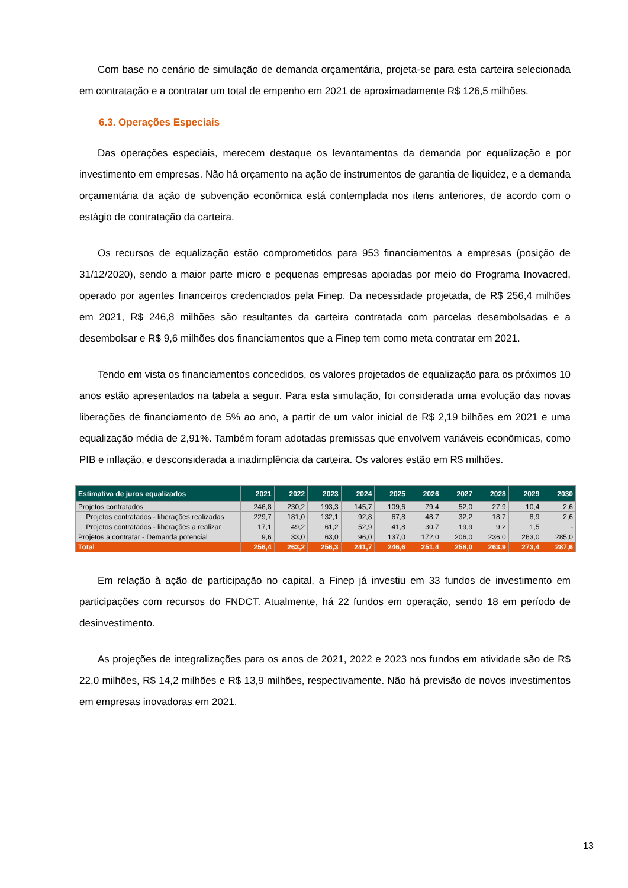Com base no cenário de simulação de demanda orçamentária, projeta-se para esta carteira selecionada em contratação e a contratar um total de empenho em 2021 de aproximadamente R$ 126,5 milhões.
6.3. Operações Especiais
Das operações especiais, merecem destaque os levantamentos da demanda por equalização e por investimento em empresas. Não há orçamento na ação de instrumentos de garantia de liquidez, e a demanda orçamentária da ação de subvenção econômica está contemplada nos itens anteriores, de acordo com o estágio de contratação da carteira.
Os recursos de equalização estão comprometidos para 953 financiamentos a empresas (posição de 31/12/2020), sendo a maior parte micro e pequenas empresas apoiadas por meio do Programa Inovacred, operado por agentes financeiros credenciados pela Finep. Da necessidade projetada, de R$ 256,4 milhões em 2021, R$ 246,8 milhões são resultantes da carteira contratada com parcelas desembolsadas e a desembolsar e R$ 9,6 milhões dos financiamentos que a Finep tem como meta contratar em 2021.
Tendo em vista os financiamentos concedidos, os valores projetados de equalização para os próximos 10 anos estão apresentados na tabela a seguir. Para esta simulação, foi considerada uma evolução das novas liberações de financiamento de 5% ao ano, a partir de um valor inicial de R$ 2,19 bilhões em 2021 e uma equalização média de 2,91%. Também foram adotadas premissas que envolvem variáveis econômicas, como PIB e inflação, e desconsiderada a inadimplência da carteira. Os valores estão em R$ milhões.
| Estimativa de juros equalizados | 2021 | 2022 | 2023 | 2024 | 2025 | 2026 | 2027 | 2028 | 2029 | 2030 |
| --- | --- | --- | --- | --- | --- | --- | --- | --- | --- | --- |
| Projetos contratados | 246,8 | 230,2 | 193,3 | 145,7 | 109,6 | 79,4 | 52,0 | 27,9 | 10,4 | 2,6 |
| Projetos contratados - liberações realizadas | 229,7 | 181,0 | 132,1 | 92,8 | 67,8 | 48,7 | 32,2 | 18,7 | 8,9 | 2,6 |
| Projetos contratados - liberações a realizar | 17,1 | 49,2 | 61,2 | 52,9 | 41,8 | 30,7 | 19,9 | 9,2 | 1,5 | - |
| Projetos a contratar - Demanda potencial | 9,6 | 33,0 | 63,0 | 96,0 | 137,0 | 172,0 | 206,0 | 236,0 | 263,0 | 285,0 |
| Total | 256,4 | 263,2 | 256,3 | 241,7 | 246,6 | 251,4 | 258,0 | 263,9 | 273,4 | 287,6 |
Em relação à ação de participação no capital, a Finep já investiu em 33 fundos de investimento em participações com recursos do FNDCT. Atualmente, há 22 fundos em operação, sendo 18 em período de desinvestimento.
As projeções de integralizações para os anos de 2021, 2022 e 2023 nos fundos em atividade são de R$ 22,0 milhões, R$ 14,2 milhões e R$ 13,9 milhões, respectivamente. Não há previsão de novos investimentos em empresas inovadoras em 2021.
13